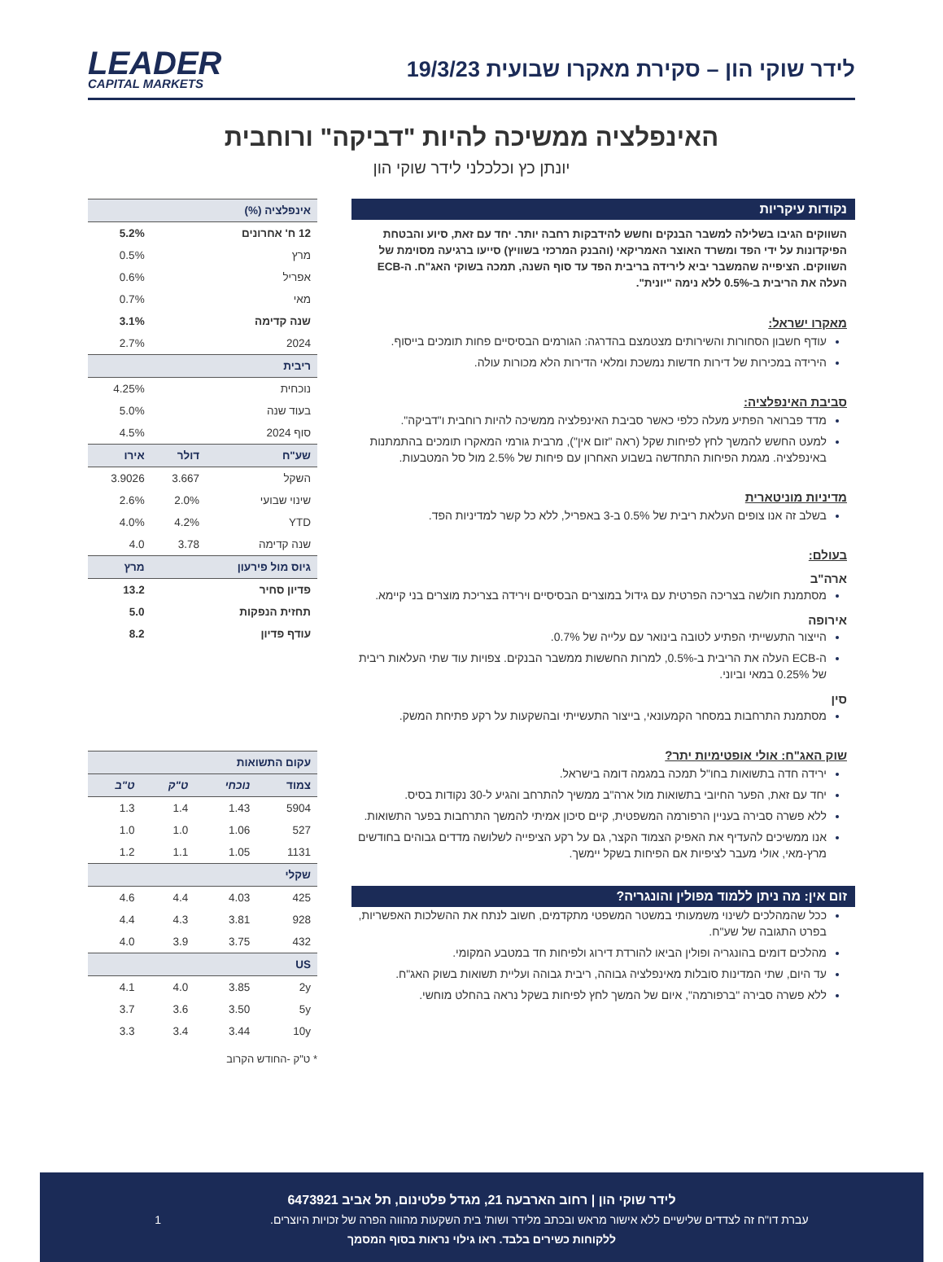לידר שוקי הון – סקירת מאקרו שבועית 19/3/23
LEADER
CAPITAL MARKETS
האינפלציה ממשיכה להיות "דביקה" ורוחבית
יונתן כץ וכלכלני לידר שוקי הון
נקודות עיקריות
השווקים הגיבו בשלילה למשבר הבנקים וחשש להידבקות רחבה יותר. יחד עם זאת, סיוע והבטחת הפיקדונות על ידי הפד ומשרד האוצר האמריקאי (והבנק המרכזי בשוויץ) סייעו ברגיעה מסוימת של השווקים. הציפייה שהמשבר יביא לירידה בריבית הפד עד סוף השנה, תמכה בשוקי האג"ח. ה-ECB העלה את הריבית ב-0.5% ללא נימה "יונית".
מאקרו ישראל:
עודף חשבון הסחורות והשירותים מצטמצם בהדרגה: הגורמים הבסיסיים פחות תומכים בייסוף.
הירידה במכירות של דירות חדשות נמשכת ומלאי הדירות הלא מכורות עולה.
סביבת האינפלציה:
מדד פברואר הפתיע מעלה כלפי כאשר סביבת האינפלציה ממשיכה להיות רוחבית ו"דביקה".
למעט החשש להמשך לחץ לפיחות שקל (ראה "זום אין"), מרבית גורמי המאקרו תומכים בהתמתנות באינפלציה. מגמת הפיחות התחדשה בשבוע האחרון עם פיחות של 2.5% מול סל המטבעות.
מדיניות מוניטארית
בשלב זה אנו צופים העלאת ריבית של 0.5% ב-3 באפריל, ללא כל קשר למדיניות הפד.
בעולם:
ארה"ב
מסתמנת חולשה בצריכה הפרטית עם גידול במוצרים הבסיסיים וירידה בצריכת מוצרים בני קיימא.
אירופה
הייצור התעשייתי הפתיע לטובה בינואר עם עלייה של 0.7%.
ה-ECB העלה את הריבית ב-0.5%, למרות החששות ממשבר הבנקים. צפויות עוד שתי העלאות ריבית של 0.25% במאי וביוני.
סין
מסתמנת התרחבות במסחר הקמעונאי, בייצור התעשייתי ובהשקעות על רקע פתיחת המשק.
שוק האג"ח: אולי אופטימיות יתר?
ירידה חדה בתשואות בחו"ל תמכה במגמה דומה בישראל.
יחד עם זאת, הפער החיובי בתשואות מול ארה"ב ממשיך להתרחב והגיע ל-30 נקודות בסיס.
ללא פשרה סבירה בעניין הרפורמה המשפטית, קיים סיכון אמיתי להמשך התרחבות בפער התשואות.
אנו ממשיכים להעדיף את האפיק הצמוד הקצר, גם על רקע הציפייה לשלושה מדדים גבוהים בחודשים מרץ-מאי, אולי מעבר לציפיות אם הפיחות בשקל יימשך.
זום אין: מה ניתן ללמוד מפולין והונגריה?
ככל שהמהלכים לשינוי משמעותי במשטר המשפטי מתקדמים, חשוב לנתח את ההשלכות האפשריות, בפרט התגובה של שע"ח.
מהלכים דומים בהונגריה ופולין הביאו להורדת דירוג ולפיחות חד במטבע המקומי.
עד היום, שתי המדינות סובלות מאינפלציה גבוהה, ריבית גבוהה ועליית תשואות בשוק האג"ח.
ללא פשרה סבירה "ברפורמה", איום של המשך לחץ לפיחות בשקל נראה בהחלט מוחשי.
| אינפלציה (%) | | |
| --- | --- | --- |
| 12 ח' אחרונים | | 5.2% |
| מרץ | | 0.5% |
| אפריל | | 0.6% |
| מאי | | 0.7% |
| שנה קדימה | | 3.1% |
| 2024 | | 2.7% |
| ריבית | | |
| נוכחית | | 4.25% |
| בעוד שנה | | 5.0% |
| סוף 2024 | | 4.5% |
| שע"ח | דולר | אירו |
| השקל | 3.667 | 3.9026 |
| שינוי שבועי | 2.0% | 2.6% |
| YTD | 4.2% | 4.0% |
| שנה קדימה | 3.78 | 4.0 |
| גיוס מול פירעון | | מרץ |
| פדיון סחיר | | 13.2 |
| תחזית הנפקות | | 5.0 |
| עודף פדיון | | 8.2 |
| עקום התשואות | | | |
| --- | --- | --- | --- |
| צמוד | נוכחי | ט"ק | ט"ב |
| 5904 | 1.43 | 1.4 | 1.3 |
| 527 | 1.06 | 1.0 | 1.0 |
| 1131 | 1.05 | 1.1 | 1.2 |
| שקלי | | | |
| 425 | 4.03 | 4.4 | 4.6 |
| 928 | 3.81 | 4.3 | 4.4 |
| 432 | 3.75 | 3.9 | 4.0 |
| US | | | |
| 2y | 3.85 | 4.0 | 4.1 |
| 5y | 3.50 | 3.6 | 3.7 |
| 10y | 3.44 | 3.4 | 3.3 |
* ט"ק -החודש הקרוב
לידר שוקי הון | רחוב הארבעה 21, מגדל פלטינום, תל אביב 6473921
עברת דו"ח זה לצדדים שלישיים ללא אישור מראש ובכתב מלידר ושות' בית השקעות מהווה הפרה של זכויות היוצרים. 1
ללקוחות כשירים בלבד. ראו גילוי נראות בסוף המסמך